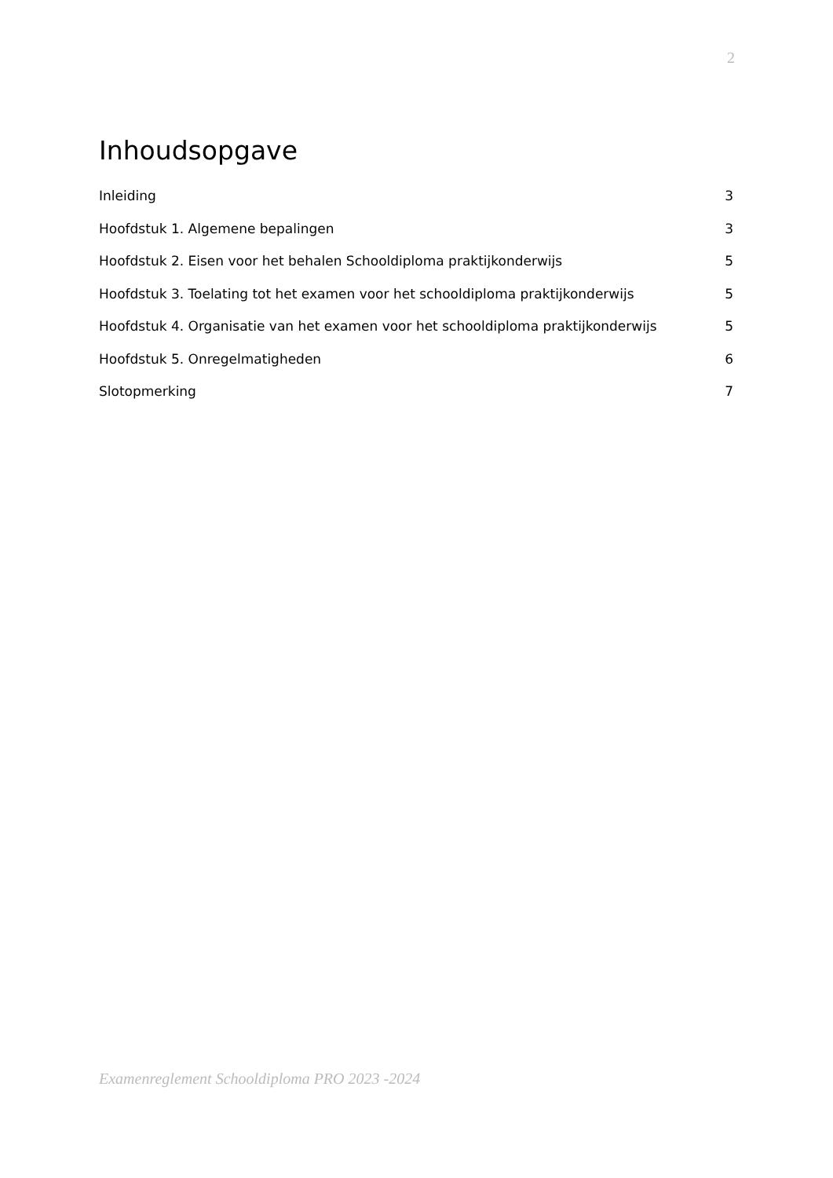2
Inhoudsopgave
Inleiding 3
Hoofdstuk 1. Algemene bepalingen 3
Hoofdstuk 2. Eisen voor het behalen Schooldiploma praktijkonderwijs 5
Hoofdstuk 3. Toelating tot het examen voor het schooldiploma praktijkonderwijs 5
Hoofdstuk 4. Organisatie van het examen voor het schooldiploma praktijkonderwijs 5
Hoofdstuk 5. Onregelmatigheden 6
Slotopmerking 7
Examenreglement Schooldiploma PRO 2023 -2024